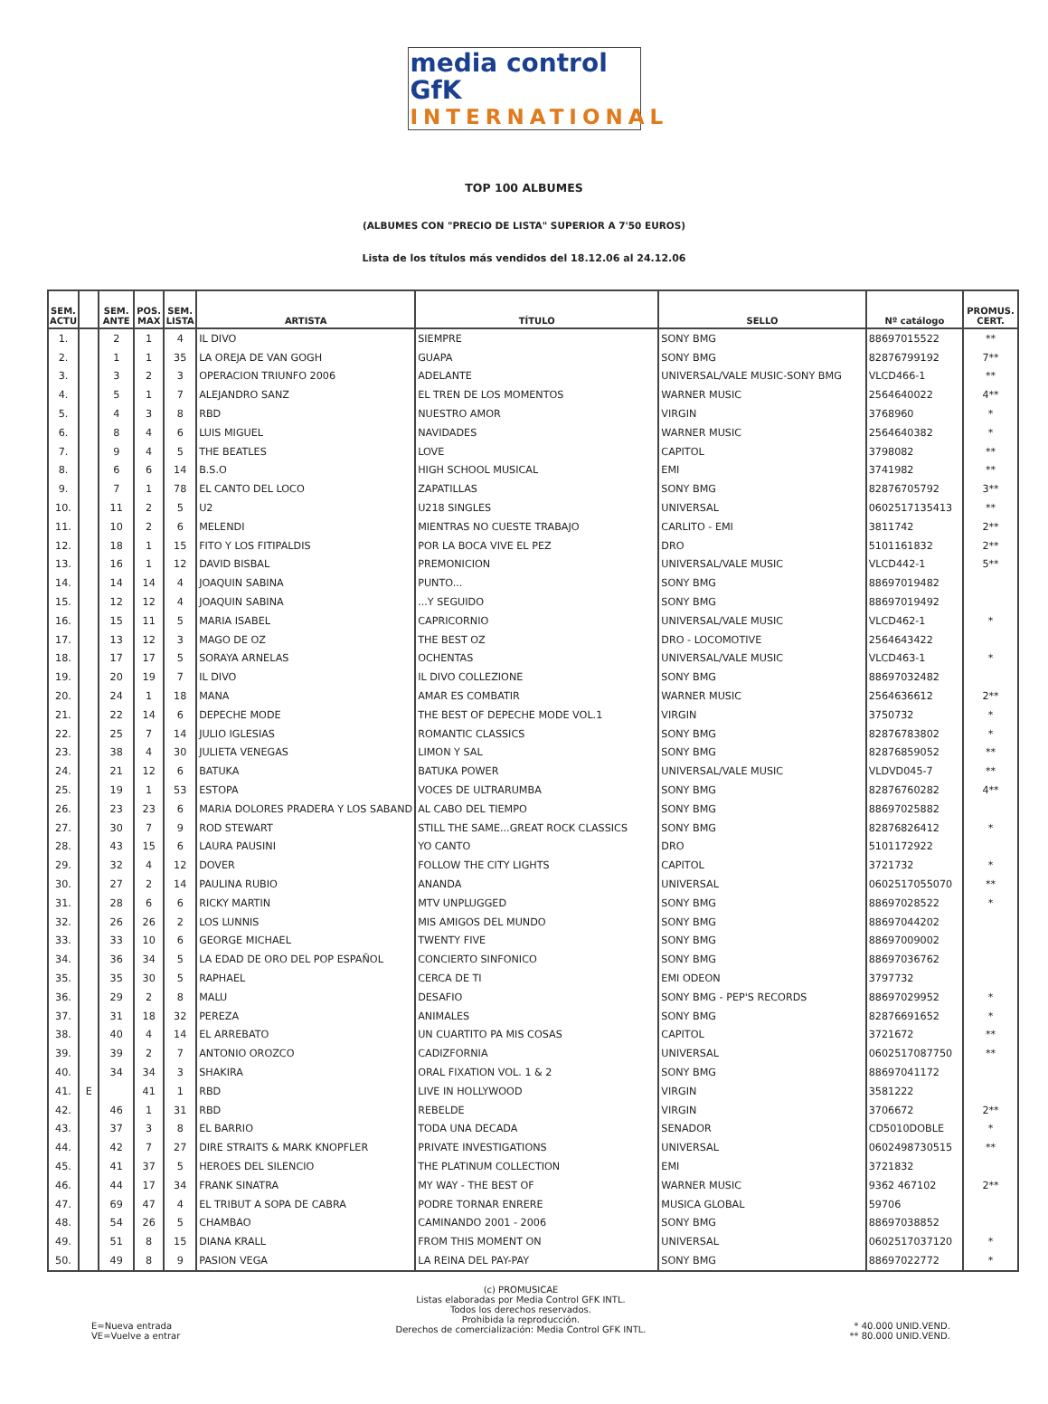media control GfK
INTERNATIONAL
TOP 100 ALBUMES
(ALBUMES CON "PRECIO DE LISTA" SUPERIOR A 7'50 EUROS)
Lista de los títulos más vendidos del 18.12.06 al 24.12.06
| SEM. ACTU | | SEM. ANTE | POS. MAX | SEM. LISTA | ARTISTA | TÍTULO | SELLO | Nº catálogo | PROMUS. CERT. |
| --- | --- | --- | --- | --- | --- | --- | --- | --- | --- |
| 1. | | 2 | 1 | 4 | IL DIVO | SIEMPRE | SONY BMG | 88697015522 | ** |
| 2. | | 1 | 1 | 35 | LA OREJA DE VAN GOGH | GUAPA | SONY BMG | 82876799192 | 7** |
| 3. | | 3 | 2 | 3 | OPERACION TRIUNFO 2006 | ADELANTE | UNIVERSAL/VALE MUSIC-SONY BMG | VLCD466-1 | ** |
| 4. | | 5 | 1 | 7 | ALEJANDRO SANZ | EL TREN DE LOS MOMENTOS | WARNER MUSIC | 2564640022 | 4** |
| 5. | | 4 | 3 | 8 | RBD | NUESTRO AMOR | VIRGIN | 3768960 | * |
| 6. | | 8 | 4 | 6 | LUIS MIGUEL | NAVIDADES | WARNER MUSIC | 2564640382 | * |
| 7. | | 9 | 4 | 5 | THE BEATLES | LOVE | CAPITOL | 3798082 | ** |
| 8. | | 6 | 6 | 14 | B.S.O | HIGH SCHOOL MUSICAL | EMI | 3741982 | ** |
| 9. | | 7 | 1 | 78 | EL CANTO DEL LOCO | ZAPATILLAS | SONY BMG | 82876705792 | 3** |
| 10. | | 11 | 2 | 5 | U2 | U218 SINGLES | UNIVERSAL | 0602517135413 | ** |
| 11. | | 10 | 2 | 6 | MELENDI | MIENTRAS NO CUESTE TRABAJO | CARLITO - EMI | 3811742 | 2** |
| 12. | | 18 | 1 | 15 | FITO Y LOS FITIPALDIS | POR LA BOCA VIVE EL PEZ | DRO | 5101161832 | 2** |
| 13. | | 16 | 1 | 12 | DAVID BISBAL | PREMONICION | UNIVERSAL/VALE MUSIC | VLCD442-1 | 5** |
| 14. | | 14 | 14 | 4 | JOAQUIN SABINA | PUNTO... | SONY BMG | 88697019482 | |
| 15. | | 12 | 12 | 4 | JOAQUIN SABINA | ...Y SEGUIDO | SONY BMG | 88697019492 | |
| 16. | | 15 | 11 | 5 | MARIA ISABEL | CAPRICORNIO | UNIVERSAL/VALE MUSIC | VLCD462-1 | * |
| 17. | | 13 | 12 | 3 | MAGO DE OZ | THE BEST OZ | DRO - LOCOMOTIVE | 2564643422 | |
| 18. | | 17 | 17 | 5 | SORAYA ARNELAS | OCHENTAS | UNIVERSAL/VALE MUSIC | VLCD463-1 | * |
| 19. | | 20 | 19 | 7 | IL DIVO | IL DIVO COLLEZIONE | SONY BMG | 88697032482 | |
| 20. | | 24 | 1 | 18 | MANA | AMAR ES COMBATIR | WARNER MUSIC | 2564636612 | 2** |
| 21. | | 22 | 14 | 6 | DEPECHE MODE | THE BEST OF DEPECHE MODE VOL.1 | VIRGIN | 3750732 | * |
| 22. | | 25 | 7 | 14 | JULIO IGLESIAS | ROMANTIC CLASSICS | SONY BMG | 82876783802 | * |
| 23. | | 38 | 4 | 30 | JULIETA VENEGAS | LIMON Y SAL | SONY BMG | 82876859052 | ** |
| 24. | | 21 | 12 | 6 | BATUKA | BATUKA POWER | UNIVERSAL/VALE MUSIC | VLDVD045-7 | ** |
| 25. | | 19 | 1 | 53 | ESTOPA | VOCES DE ULTRARUMBA | SONY BMG | 82876760282 | 4** |
| 26. | | 23 | 23 | 6 | MARIA DOLORES PRADERA Y LOS SABAND | AL CABO DEL TIEMPO | SONY BMG | 88697025882 | |
| 27. | | 30 | 7 | 9 | ROD STEWART | STILL THE SAME...GREAT ROCK CLASSICS | SONY BMG | 82876826412 | * |
| 28. | | 43 | 15 | 6 | LAURA PAUSINI | YO CANTO | DRO | 5101172922 | |
| 29. | | 32 | 4 | 12 | DOVER | FOLLOW THE CITY LIGHTS | CAPITOL | 3721732 | * |
| 30. | | 27 | 2 | 14 | PAULINA RUBIO | ANANDA | UNIVERSAL | 0602517055070 | ** |
| 31. | | 28 | 6 | 6 | RICKY MARTIN | MTV UNPLUGGED | SONY BMG | 88697028522 | * |
| 32. | | 26 | 26 | 2 | LOS LUNNIS | MIS AMIGOS DEL MUNDO | SONY BMG | 88697044202 | |
| 33. | | 33 | 10 | 6 | GEORGE MICHAEL | TWENTY FIVE | SONY BMG | 88697009002 | |
| 34. | | 36 | 34 | 5 | LA EDAD DE ORO DEL POP ESPAÑOL | CONCIERTO SINFONICO | SONY BMG | 88697036762 | |
| 35. | | 35 | 30 | 5 | RAPHAEL | CERCA DE TI | EMI ODEON | 3797732 | |
| 36. | | 29 | 2 | 8 | MALU | DESAFIO | SONY BMG - PEP'S RECORDS | 88697029952 | * |
| 37. | | 31 | 18 | 32 | PEREZA | ANIMALES | SONY BMG | 82876691652 | * |
| 38. | | 40 | 4 | 14 | EL ARREBATO | UN CUARTITO PA MIS COSAS | CAPITOL | 3721672 | ** |
| 39. | | 39 | 2 | 7 | ANTONIO OROZCO | CADIZFORNIA | UNIVERSAL | 0602517087750 | ** |
| 40. | | 34 | 34 | 3 | SHAKIRA | ORAL FIXATION VOL. 1 & 2 | SONY BMG | 88697041172 | |
| 41. | E | | 41 | 1 | RBD | LIVE IN HOLLYWOOD | VIRGIN | 3581222 | |
| 42. | | 46 | 1 | 31 | RBD | REBELDE | VIRGIN | 3706672 | 2** |
| 43. | | 37 | 3 | 8 | EL BARRIO | TODA UNA DECADA | SENADOR | CD5010DOBLE | * |
| 44. | | 42 | 7 | 27 | DIRE STRAITS & MARK KNOPFLER | PRIVATE INVESTIGATIONS | UNIVERSAL | 0602498730515 | ** |
| 45. | | 41 | 37 | 5 | HEROES DEL SILENCIO | THE PLATINUM COLLECTION | EMI | 3721832 | |
| 46. | | 44 | 17 | 34 | FRANK SINATRA | MY WAY - THE BEST OF | WARNER MUSIC | 9362 467102 | 2** |
| 47. | | 69 | 47 | 4 | EL TRIBUT A SOPA DE CABRA | PODRE TORNAR ENRERE | MUSICA GLOBAL | 59706 | |
| 48. | | 54 | 26 | 5 | CHAMBAO | CAMINANDO 2001 - 2006 | SONY BMG | 88697038852 | |
| 49. | | 51 | 8 | 15 | DIANA KRALL | FROM THIS MOMENT ON | UNIVERSAL | 0602517037120 | * |
| 50. | | 49 | 8 | 9 | PASION VEGA | LA REINA DEL PAY-PAY | SONY BMG | 88697022772 | * |
E=Nueva entrada
VE=Vuelve a entrar
(c) PROMUSICAE
Listas elaboradas por Media Control GFK INTL.
Todos los derechos reservados.
Prohibida la reproducción.
Derechos de comercialización: Media Control GFK INTL.
* 40.000 UNID.VEND.
** 80.000 UNID.VEND.